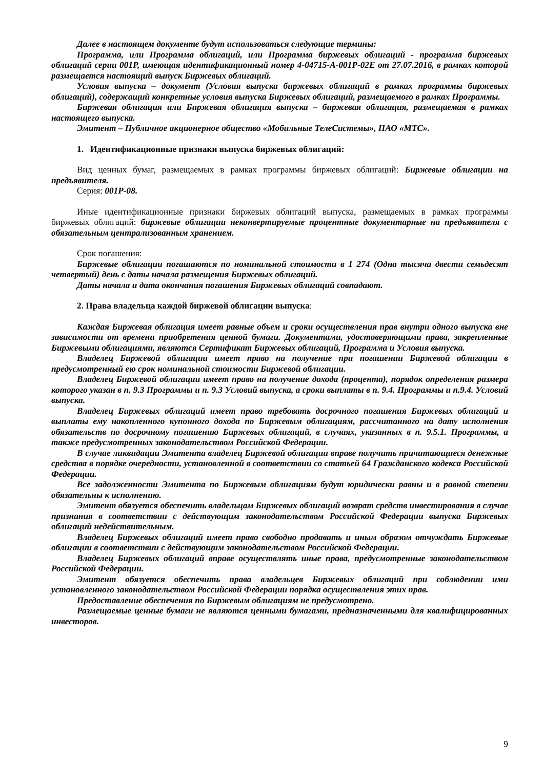Далее в настоящем документе будут использоваться следующие термины:
Программа, или Программа облигаций, или Программа биржевых облигаций - программа биржевых облигаций серии 001Р, имеющая идентификационный номер 4-04715-A-001P-02E от 27.07.2016, в рамках которой размещается настоящий выпуск Биржевых облигаций.
Условия выпуска – документ (Условия выпуска биржевых облигаций в рамках программы биржевых облигаций), содержащий конкретные условия выпуска Биржевых облигаций, размещаемого в рамках Программы.
Биржевая облигация или Биржевая облигация выпуска – биржевая облигация, размещаемая в рамках настоящего выпуска.
Эмитент – Публичное акционерное общество «Мобильные ТелеСистемы», ПАО «МТС».
1. Идентификационные признаки выпуска биржевых облигаций:
Вид ценных бумаг, размещаемых в рамках программы биржевых облигаций: Биржевые облигации на предъявителя.
Серия: 001P-08.
Иные идентификационные признаки биржевых облигаций выпуска, размещаемых в рамках программы биржевых облигаций: биржевые облигации неконвертируемые процентные документарные на предъявителя с обязательным централизованным хранением.
Срок погашения:
Биржевые облигации погашаются по номинальной стоимости в 1 274 (Одна тысяча двести семьдесят четвертый) день с даты начала размещения Биржевых облигаций.
Даты начала и дата окончания погашения Биржевых облигаций совпадают.
2. Права владельца каждой биржевой облигации выпуска:
Каждая Биржевая облигация имеет равные объем и сроки осуществления прав внутри одного выпуска вне зависимости от времени приобретения ценной бумаги. Документами, удостоверяющими права, закрепленные Биржевыми облигациями, являются Сертификат Биржевых облигаций, Программа и Условия выпуска.
Владелец Биржевой облигации имеет право на получение при погашении Биржевой облигации в предусмотренный ею срок номинальной стоимости Биржевой облигации.
Владелец Биржевой облигации имеет право на получение дохода (процента), порядок определения размера которого указан в п. 9.3 Программы и п. 9.3 Условий выпуска, а сроки выплаты в п. 9.4. Программы и п.9.4. Условий выпуска.
Владелец Биржевых облигаций имеет право требовать досрочного погашения Биржевых облигаций и выплаты ему накопленного купонного дохода по Биржевым облигациям, рассчитанного на дату исполнения обязательств по досрочному погашению Биржевых облигаций, в случаях, указанных в п. 9.5.1. Программы, а также предусмотренных законодательством Российской Федерации.
В случае ликвидации Эмитента владелец Биржевой облигации вправе получить причитающиеся денежные средства в порядке очередности, установленной в соответствии со статьей 64 Гражданского кодекса Российской Федерации.
Все задолженности Эмитента по Биржевым облигациям будут юридически равны и в равной степени обязательны к исполнению.
Эмитент обязуется обеспечить владельцам Биржевых облигаций возврат средств инвестирования в случае признания в соответствии с действующим законодательством Российской Федерации выпуска Биржевых облигаций недействительным.
Владелец Биржевых облигаций имеет право свободно продавать и иным образом отчуждать Биржевые облигации в соответствии с действующим законодательством Российской Федерации.
Владелец Биржевых облигаций вправе осуществлять иные права, предусмотренные законодательством Российской Федерации.
Эмитент обязуется обеспечить права владельцев Биржевых облигаций при соблюдении ими установленного законодательством Российской Федерации порядка осуществления этих прав.
Предоставление обеспечения по Биржевым облигациям не предусмотрено.
Размещаемые ценные бумаги не являются ценными бумагами, предназначенными для квалифицированных инвесторов.
9